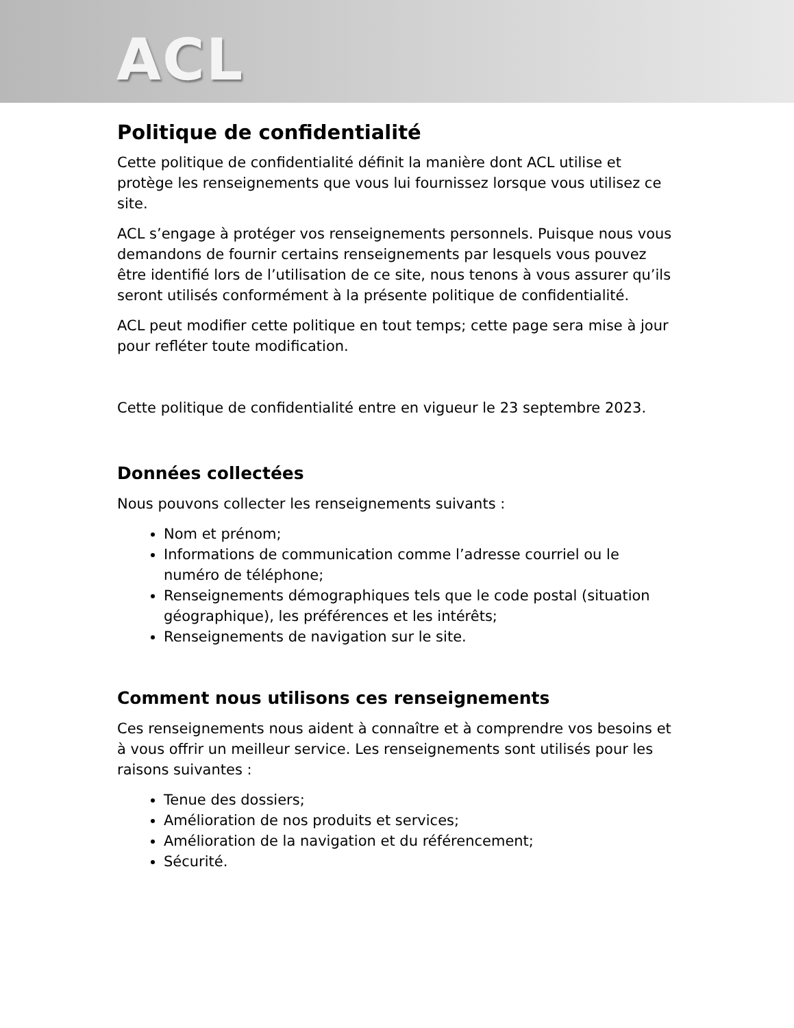ACL
Politique de confidentialité
Cette politique de confidentialité définit la manière dont ACL utilise et protège les renseignements que vous lui fournissez lorsque vous utilisez ce site.
ACL s’engage à protéger vos renseignements personnels. Puisque nous vous demandons de fournir certains renseignements par lesquels vous pouvez être identifié lors de l’utilisation de ce site, nous tenons à vous assurer qu’ils seront utilisés conformément à la présente politique de confidentialité.
ACL peut modifier cette politique en tout temps; cette page sera mise à jour pour refléter toute modification.
Cette politique de confidentialité entre en vigueur le 23 septembre 2023.
Données collectées
Nous pouvons collecter les renseignements suivants :
Nom et prénom;
Informations de communication comme l’adresse courriel ou le numéro de téléphone;
Renseignements démographiques tels que le code postal (situation géographique), les préférences et les intérêts;
Renseignements de navigation sur le site.
Comment nous utilisons ces renseignements
Ces renseignements nous aident à connaître et à comprendre vos besoins et à vous offrir un meilleur service. Les renseignements sont utilisés pour les raisons suivantes :
Tenue des dossiers;
Amélioration de nos produits et services;
Amélioration de la navigation et du référencement;
Sécurité.